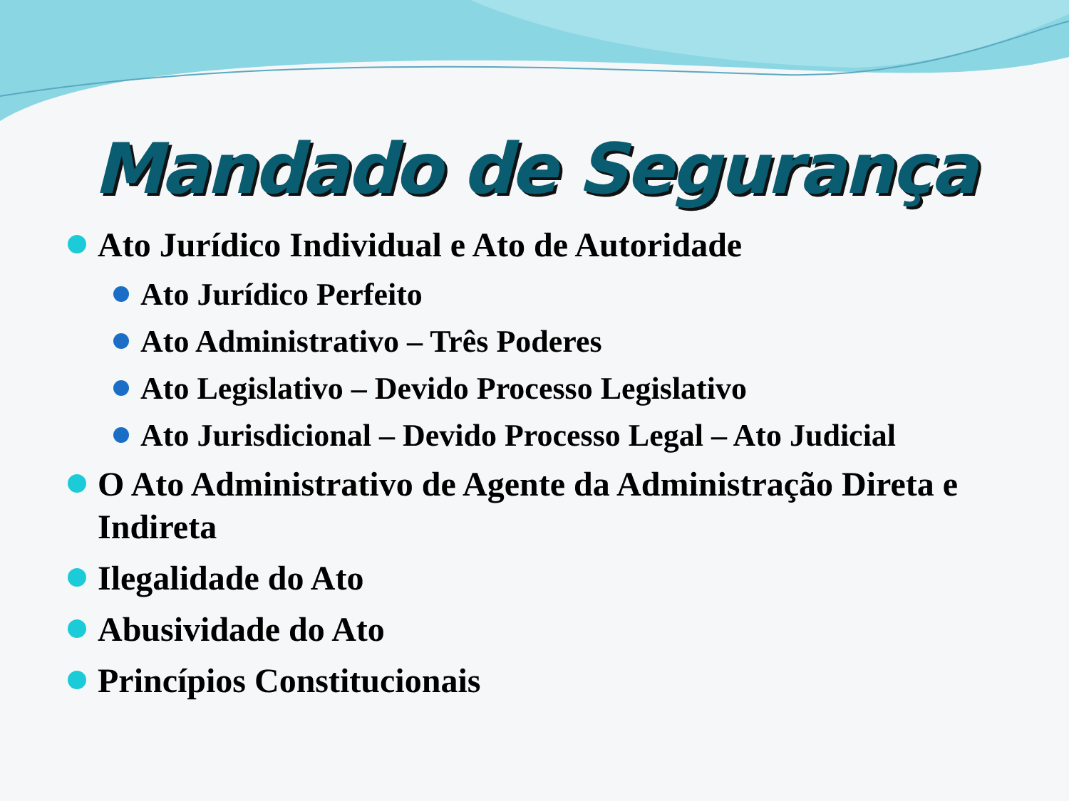Mandado de Segurança
Ato Jurídico Individual e Ato de Autoridade
Ato Jurídico Perfeito
Ato Administrativo – Três Poderes
Ato Legislativo – Devido Processo Legislativo
Ato Jurisdicional – Devido Processo Legal – Ato Judicial
O Ato Administrativo de Agente da Administração Direta e Indireta
Ilegalidade do Ato
Abusividade do Ato
Princípios Constitucionais